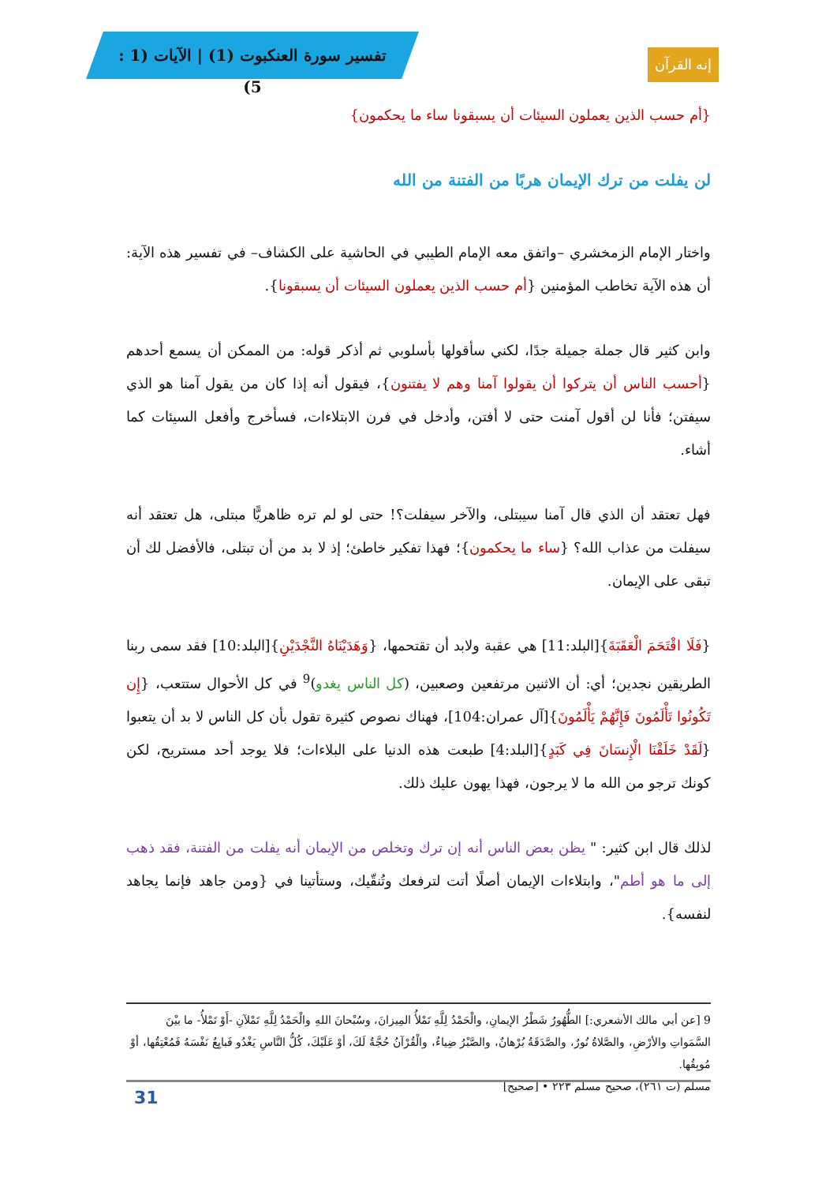تفسير سورة العنكبوت (1) | الآيات (1 : 5)
إنه القرآن
{أم حسب الذين يعملون السيئات أن يسبقونا ساء ما يحكمون}
لن يفلت من ترك الإيمان هربًا من الفتنة من الله
واختار الإمام الزمخشري –واتفق معه الإمام الطيبي في الحاشية على الكشاف– في تفسير هذه الآية: أن هذه الآية تخاطب المؤمنين {أم حسب الذين يعملون السيئات أن يسبقونا}.
وابن كثير قال جملة جميلة جدًا، لكني سأقولها بأسلوبي ثم أذكر قوله: من الممكن أن يسمع أحدهم {أحسب الناس أن يتركوا أن يقولوا آمنا وهم لا يفتنون}، فيقول أنه إذا كان من يقول آمنا هو الذي سيفتن؛ فأنا لن أقول آمنت حتى لا أفتن، وأدخل في فرن الابتلاءات، فسأخرج وأفعل السيئات كما أشاء.
فهل تعتقد أن الذي قال آمنا سيبتلى، والآخر سيفلت؟! حتى لو لم تره ظاهريًّا مبتلى، هل تعتقد أنه سيفلت من عذاب الله؟ {ساء ما يحكمون}؛ فهذا تفكير خاطئ؛ إذ لا بد من أن تبتلى، فالأفضل لك أن تبقى على الإيمان.
{فَلَا اقْتَحَمَ الْعَقَبَةَ}[البلد:11] هي عقبة ولابد أن تقتحمها، {وَهَدَيْنَاهُ النَّجْدَيْنِ}[البلد:10] فقد سمى ربنا الطريقين نجدين؛ أي: أن الاثنين مرتفعين وصعبين، (كل الناس يغدو)<sup>9</sup> في كل الأحوال ستتعب، {إِن تَكُونُوا تَأْلَمُونَ فَإِنَّهُمْ يَأْلَمُونَ}[آل عمران:104]، فهناك نصوص كثيرة تقول بأن كل الناس لا بد أن يتعبوا {لَقَدْ خَلَقْنَا الْإِنسَانَ فِي كَبَدٍ}[البلد:4] طبعت هذه الدنيا على البلاءات؛ فلا يوجد أحد مستريح، لكن كونك ترجو من الله ما لا يرجون، فهذا يهون عليك ذلك.
لذلك قال ابن كثير: " يظن بعض الناس أنه إن ترك وتخلص من الإيمان أنه يفلت من الفتنة، فقد ذهب إلى ما هو أطم"، وابتلاءات الإيمان أصلًا أتت لترفعك وتُنقّيك، وستأتينا في {ومن جاهد فإنما يجاهد لنفسه}.
9 [عن أبي مالك الأشعري:] الطُّهُورُ شَطْرُ الإيمانِ، والْحَمْدُ لِلَّهِ تَمْلأُ المِيزانَ، وسُبْحانَ اللهِ والْحَمْدُ لِلَّهِ تَمْلآنِ -أَوْ تَمْلأُ- ما بيْنَ السَّمَواتِ والأرْضِ، والصَّلاةُ نُورٌ، والصَّدَقَةُ بُرْهانٌ، والصَّبْرُ ضِياءٌ، والْقُرْآنُ حُجَّةٌ لَكَ، أوْ عَلَيْكَ، كُلُّ النَّاسِ يَغْدُو فَبايِعٌ نَفْسَهُ فَمُعْتِقُها، أوْ مُوبِقُها.
مسلم (ت ٢٦١)، صحيح مسلم ٢٢٣ • [صحيح]
31